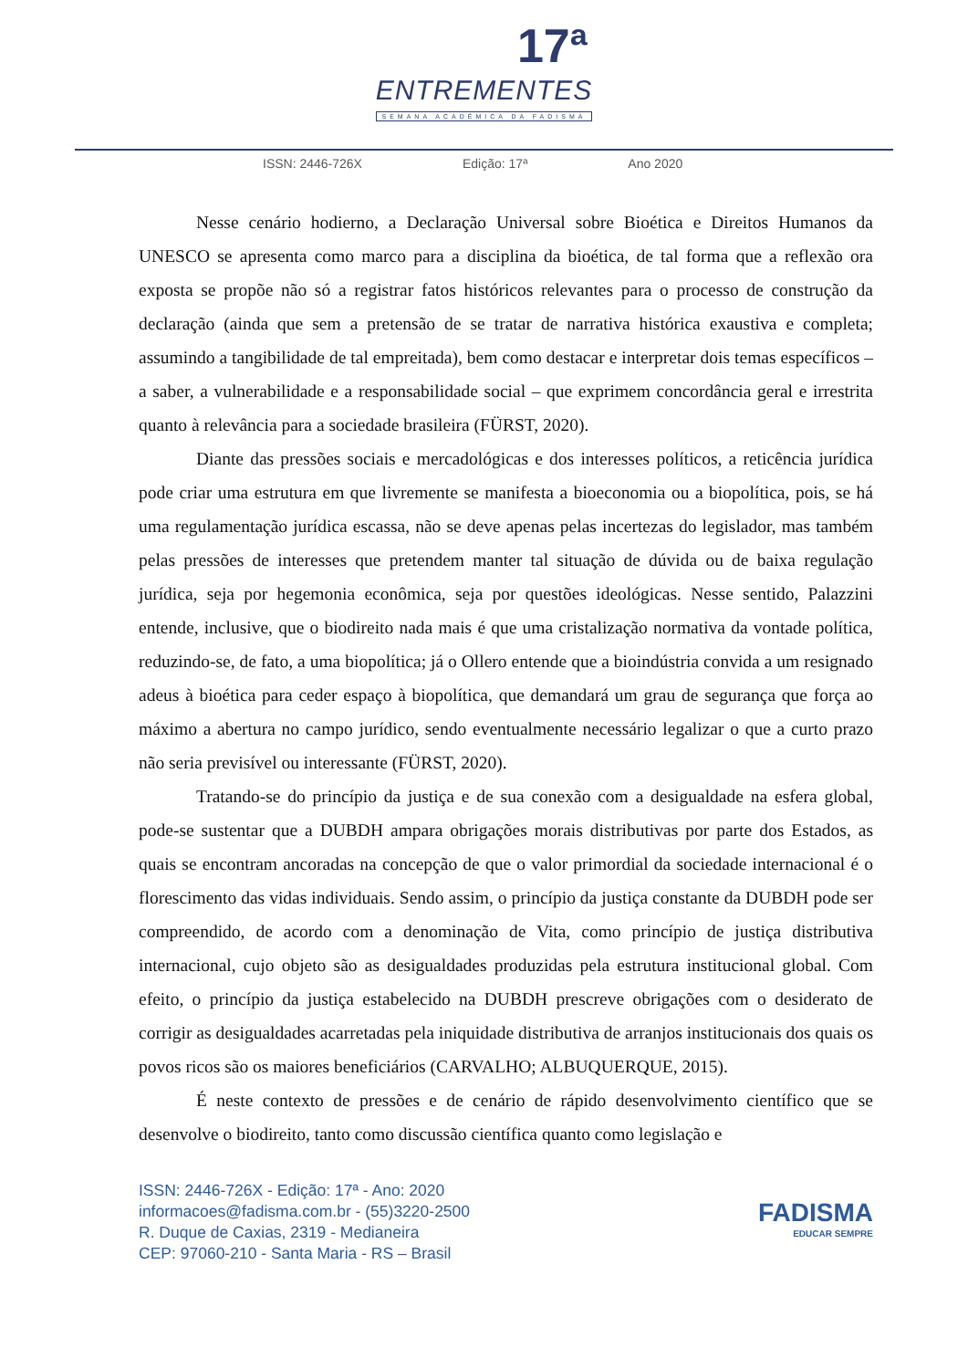17ª
ENTREMENTES
SEMANA ACADÊMICA DA FADISMA
ISSN: 2446-726X Edição: 17ª Ano 2020
Nesse cenário hodierno, a Declaração Universal sobre Bioética e Direitos Humanos da UNESCO se apresenta como marco para a disciplina da bioética, de tal forma que a reflexão ora exposta se propõe não só a registrar fatos históricos relevantes para o processo de construção da declaração (ainda que sem a pretensão de se tratar de narrativa histórica exaustiva e completa; assumindo a tangibilidade de tal empreitada), bem como destacar e interpretar dois temas específicos – a saber, a vulnerabilidade e a responsabilidade social – que exprimem concordância geral e irrestrita quanto à relevância para a sociedade brasileira (FÜRST, 2020).
Diante das pressões sociais e mercadológicas e dos interesses políticos, a reticência jurídica pode criar uma estrutura em que livremente se manifesta a bioeconomia ou a biopolítica, pois, se há uma regulamentação jurídica escassa, não se deve apenas pelas incertezas do legislador, mas também pelas pressões de interesses que pretendem manter tal situação de dúvida ou de baixa regulação jurídica, seja por hegemonia econômica, seja por questões ideológicas. Nesse sentido, Palazzini entende, inclusive, que o biodireito nada mais é que uma cristalização normativa da vontade política, reduzindo-se, de fato, a uma biopolítica; já o Ollero entende que a bioindústria convida a um resignado adeus à bioética para ceder espaço à biopolítica, que demandará um grau de segurança que força ao máximo a abertura no campo jurídico, sendo eventualmente necessário legalizar o que a curto prazo não seria previsível ou interessante (FÜRST, 2020).
Tratando-se do princípio da justiça e de sua conexão com a desigualdade na esfera global, pode-se sustentar que a DUBDH ampara obrigações morais distributivas por parte dos Estados, as quais se encontram ancoradas na concepção de que o valor primordial da sociedade internacional é o florescimento das vidas individuais. Sendo assim, o princípio da justiça constante da DUBDH pode ser compreendido, de acordo com a denominação de Vita, como princípio de justiça distributiva internacional, cujo objeto são as desigualdades produzidas pela estrutura institucional global. Com efeito, o princípio da justiça estabelecido na DUBDH prescreve obrigações com o desiderato de corrigir as desigualdades acarretadas pela iniquidade distributiva de arranjos institucionais dos quais os povos ricos são os maiores beneficiários (CARVALHO; ALBUQUERQUE, 2015).
É neste contexto de pressões e de cenário de rápido desenvolvimento científico que se desenvolve o biodireito, tanto como discussão científica quanto como legislação e
ISSN: 2446-726X - Edição: 17ª - Ano: 2020
informacoes@fadisma.com.br - (55)3220-2500
R. Duque de Caxias, 2319 - Medianeira
CEP: 97060-210 - Santa Maria - RS – Brasil
FADISMA
EDUCAR SEMPRE